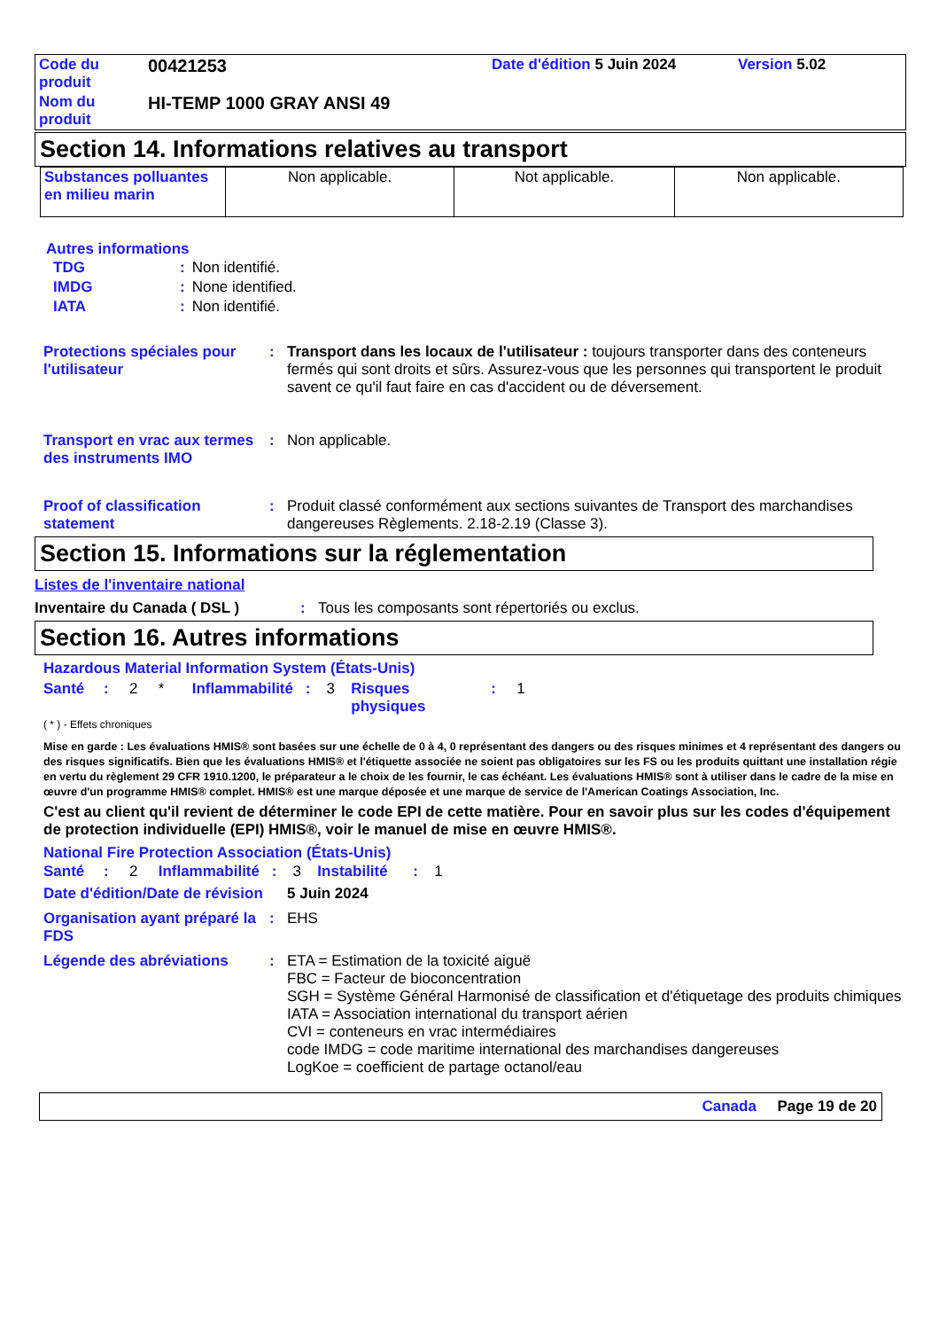| Code du produit | 00421253 | Date d'édition 5 Juin 2024 | Version 5.02 |
| Nom du produit | HI-TEMP 1000 GRAY ANSI 49 | | |
Section 14. Informations relatives au transport
| Substances polluantes en milieu marin | Non applicable. | Not applicable. | Non applicable. |
Autres informations
| TDG | : | Non identifié. |
| IMDG | : | None identified. |
| IATA | : | Non identifié. |
Protections spéciales pour l'utilisateur
: Transport dans les locaux de l'utilisateur : toujours transporter dans des conteneurs fermés qui sont droits et sûrs. Assurez-vous que les personnes qui transportent le produit savent ce qu'il faut faire en cas d'accident ou de déversement.
Transport en vrac aux termes des instruments IMO
: Non applicable.
Proof of classification statement
: Produit classé conformément aux sections suivantes de Transport des marchandises dangereuses Règlements. 2.18-2.19 (Classe 3).
Section 15. Informations sur la réglementation
Listes de l'inventaire national
Inventaire du Canada ( DSL ): Tous les composants sont répertoriés ou exclus.
Section 16. Autres informations
Hazardous Material Information System (États-Unis)
| Santé | : | 2 | * | Inflammabilité | : | 3 | Risques physiques | : | 1 |
( * ) - Effets chroniques
Mise en garde : Les évaluations HMIS® sont basées sur une échelle de 0 à 4, 0 représentant des dangers ou des risques minimes et 4 représentant des dangers ou des risques significatifs. Bien que les évaluations HMIS® et l'étiquette associée ne soient pas obligatoires sur les FS ou les produits quittant une installation régie en vertu du règlement 29 CFR 1910.1200, le préparateur a le choix de les fournir, le cas échéant. Les évaluations HMIS® sont à utiliser dans le cadre de la mise en œuvre d'un programme HMIS® complet. HMIS® est une marque déposée et une marque de service de l'American Coatings Association, Inc.
C'est au client qu'il revient de déterminer le code EPI de cette matière. Pour en savoir plus sur les codes d'équipement de protection individuelle (EPI) HMIS®, voir le manuel de mise en œuvre HMIS®.
National Fire Protection Association (États-Unis)
| Santé | : | 2 | Inflammabilité | : | 3 | Instabilité | : | 1 |
Date d'édition/Date de révision
5 Juin 2024
Organisation ayant préparé la FDS
: EHS
Légende des abréviations : ETA = Estimation de la toxicité aiguë
FBC = Facteur de bioconcentration
SGH = Système Général Harmonisé de classification et d'étiquetage des produits chimiques
IATA = Association international du transport aérien
CVI = conteneurs en vrac intermédiaires
code IMDG = code maritime international des marchandises dangereuses
LogKoe = coefficient de partage octanol/eau
Canada Page 19 de 20